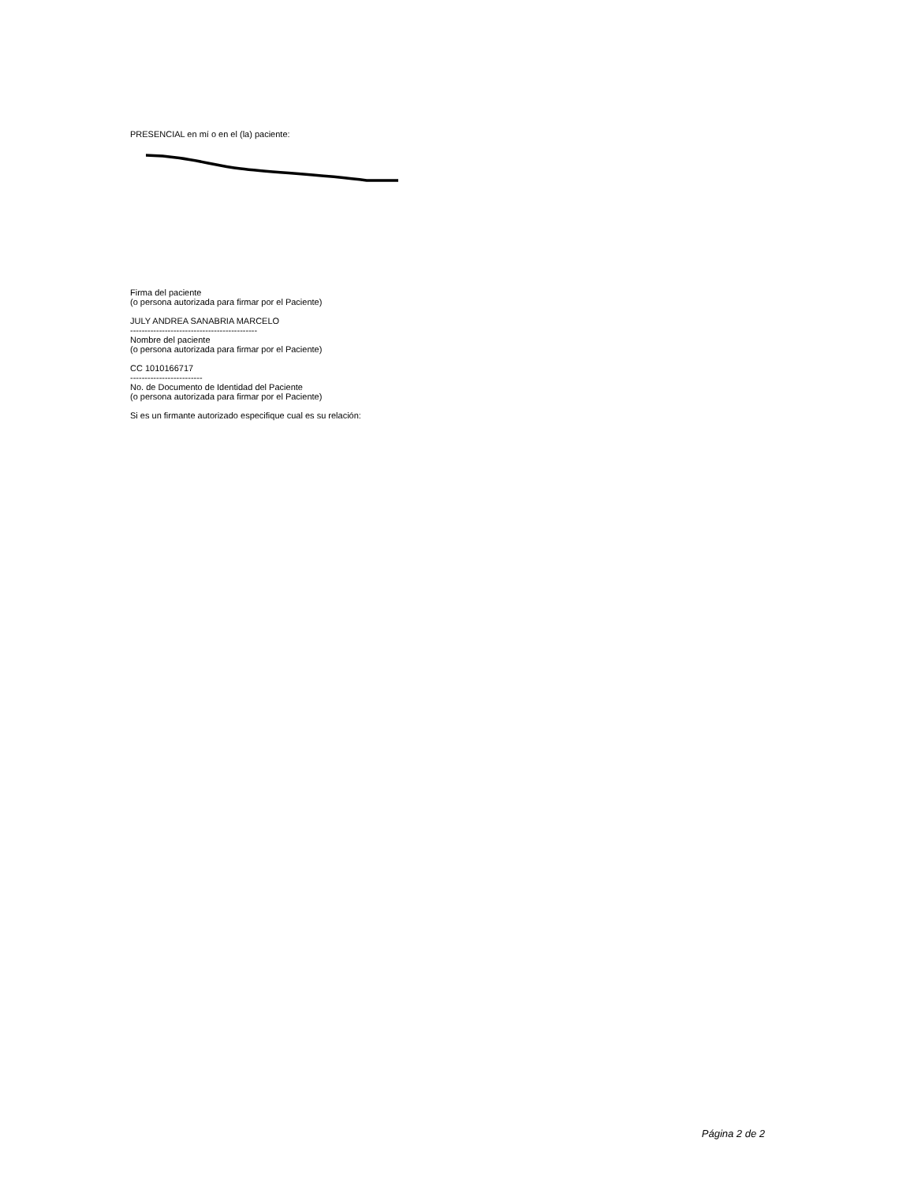PRESENCIAL en mí o en el (la) paciente:
Firma del paciente
(o persona autorizada para firmar por el Paciente)
JULY ANDREA SANABRIA MARCELO
--------------------------------------------
Nombre del paciente
(o persona autorizada para firmar por el Paciente)
CC 1010166717
-------------------------
No. de Documento de Identidad del Paciente
(o persona autorizada para firmar por el Paciente)
Si es un firmante autorizado especifique cual es su relación:
Página 2 de 2